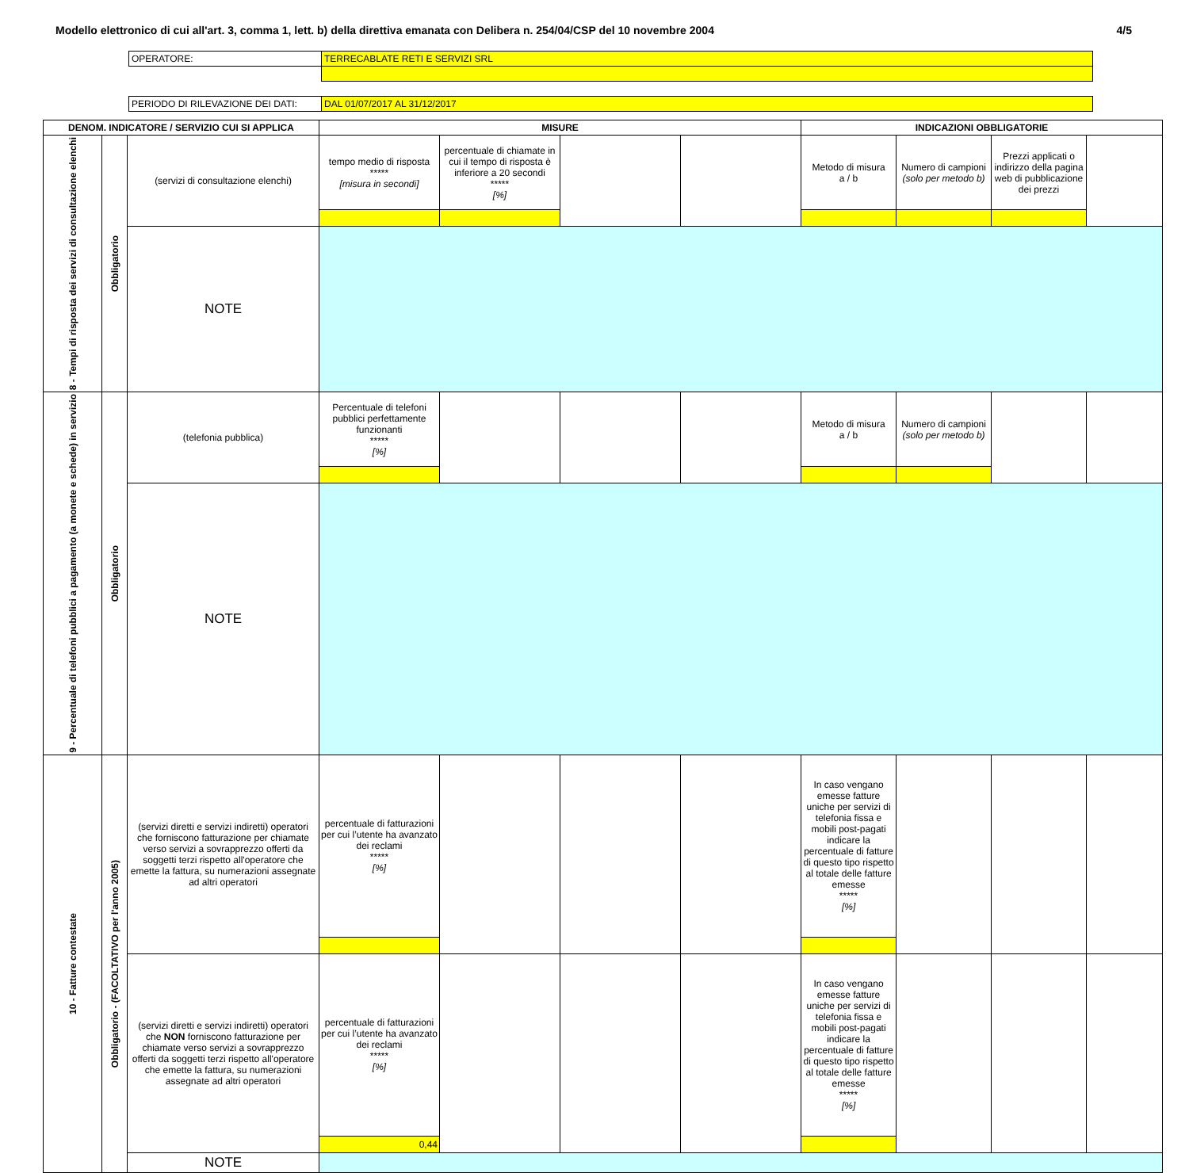Modello elettronico di cui all'art. 3, comma 1, lett. b) della direttiva emanata con Delibera n. 254/04/CSP del 10 novembre 2004 4/5
| OPERATORE: | TERRECABLATE RETI E SERVIZI SRL |
| PERIODO DI RILEVAZIONE DEI DATI: | DAL 01/07/2017 AL 31/12/2017 |
| DENOM. INDICATORE / SERVIZIO CUI SI APPLICA | | | MISURE | | | | INDICAZIONI OBBLIGATORIE | | | |
| --- | --- | --- | --- | --- | --- | --- | --- | --- | --- | --- |
| 8 - Tempi di risposta dei servizi di consultazione elenchi | Obbligatorio | (servizi di consultazione elenchi) | tempo medio di risposta ***** [misura in secondi] | percentuale di chiamate in cui il tempo di risposta è inferiore a 20 secondi ***** [%] | | | Metodo di misura a / b | Numero di campioni (solo per metodo b) | Prezzi applicati o indirizzo della pagina web di pubblicazione dei prezzi | |
| | | NOTE | | | | | | | | |
| 9 - Percentuale di telefoni pubblici a pagamento (a monete e schede) in servizio | Obbligatorio | (telefonia pubblica) | Percentuale di telefoni pubblici perfettamente funzionanti ***** [%] | | | | Metodo di misura a / b | Numero di campioni (solo per metodo b) | | |
| | | NOTE | | | | | | | | |
| 10 - Fatture contestate | Obbligatorio - (FACOLTATIVO per l'anno 2005) | (servizi diretti e servizi indiretti) operatori che forniscono fatturazione per chiamate verso servizi a sovrapprezzo offerti da soggetti terzi rispetto all'operatore che emette la fattura, su numerazioni assegnate ad altri operatori | percentuale di fatturazioni per cui l’utente ha avanzato dei reclami ***** [%] | | | | In caso vengano emesse fatture uniche per servizi di telefonia fissa e mobili post-pagati indicare la percentuale di fatture di questo tipo rispetto al totale delle fatture emesse ***** [%] | | | |
| | | (servizi diretti e servizi indiretti) operatori che NON forniscono fatturazione per chiamate verso servizi a sovrapprezzo offerti da soggetti terzi rispetto all'operatore che emette la fattura, su numerazioni assegnate ad altri operatori | percentuale di fatturazioni per cui l’utente ha avanzato dei reclami ***** [%] | | | | In caso vengano emesse fatture uniche per servizi di telefonia fissa e mobili post-pagati indicare la percentuale di fatture di questo tipo rispetto al totale delle fatture emesse ***** [%] | | | |
| | | | 0,44 | | | | | | | |
| | | NOTE | | | | | | | | |